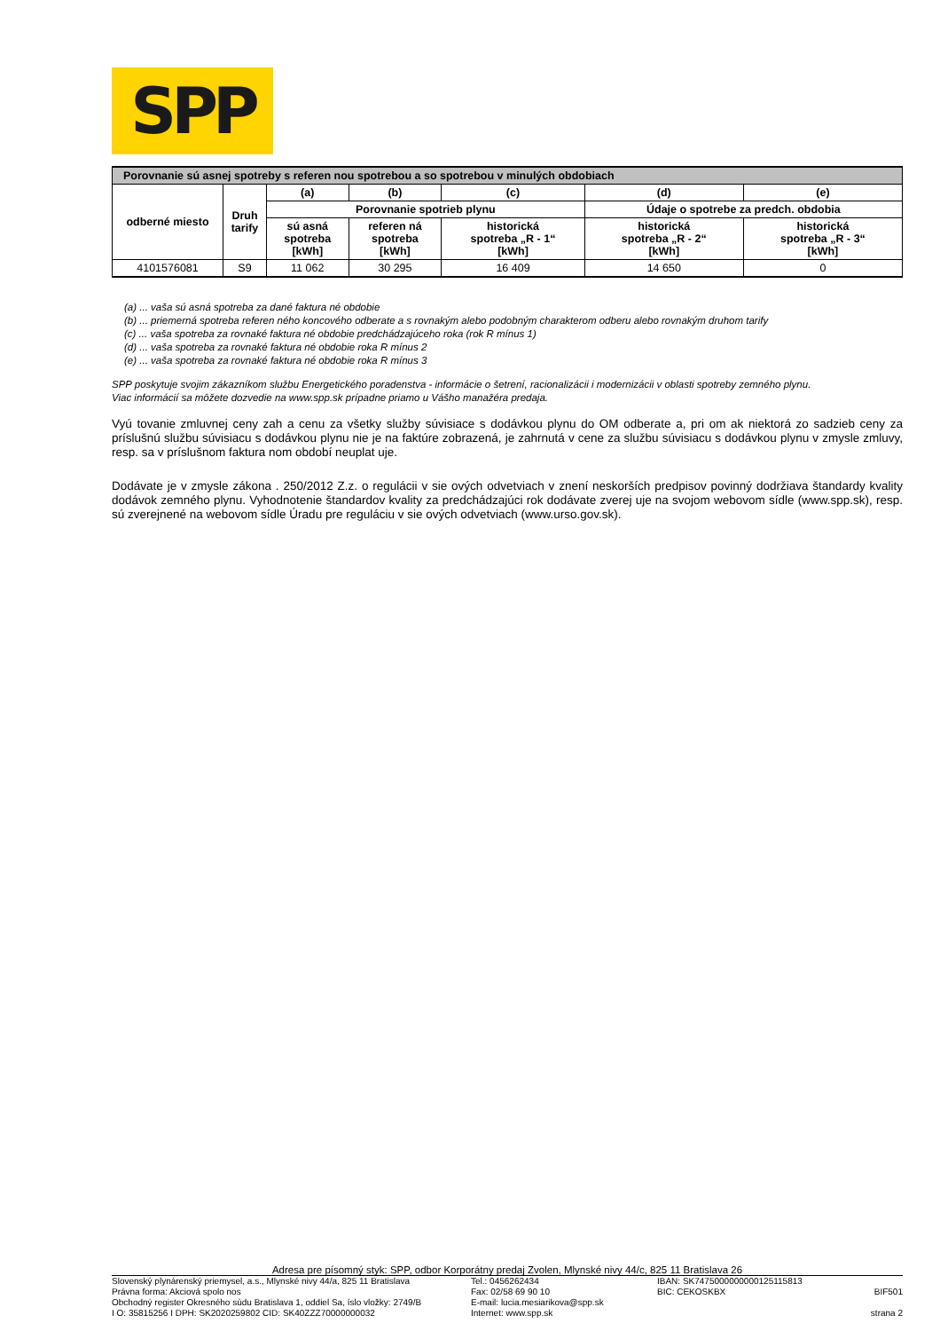SPP
| Porovnanie sú asnej spotreby s referen nou spotrebou a so spotrebou v minulých obdobiach | | | | | | |
| --- | --- | --- | --- | --- | --- | --- |
| odberné miesto | Druh tarify | (a) | (b) | (c) | (d) | (e) |
| | | Porovnanie spotrieb plynu | | | Údaje o spotrebe za predch. obdobia | |
| | | sú asná spotreba [kWh] | referen ná spotreba [kWh] | historická spotreba „R - 1“ [kWh] | historická spotreba „R - 2“ [kWh] | historická spotreba „R - 3“ [kWh] |
| 4101576081 | S9 | 11 062 | 30 295 | 16 409 | 14 650 | 0 |
(a) ... vaša sú asná spotreba za dané faktura né obdobie
(b) ... priemerná spotreba referen ného koncového odberate a s rovnakým alebo podobným charakterom odberu alebo rovnakým druhom tarify
(c) ... vaša spotreba za rovnaké faktura né obdobie predchádzajúceho roka (rok R mínus 1)
(d) ... vaša spotreba za rovnaké faktura né obdobie roka R mínus 2
(e) ... vaša spotreba za rovnaké faktura né obdobie roka R mínus 3
SPP poskytuje svojim zákazníkom službu Energetického poradenstva - informácie o šetrení, racionalizácii i modernizácii v oblasti spotreby zemného plynu.
Viac informácií sa môžete dozvedie na www.spp.sk prípadne priamo u Vášho manažéra predaja.
Vyú tovanie zmluvnej ceny zah a cenu za všetky služby súvisiace s dodávkou plynu do OM odberate a, pri om ak niektorá zo sadzieb ceny za príslušnú službu súvisiacu s dodávkou plynu nie je na faktúre zobrazená, je zahrnutá v cene za službu súvisiacu s dodávkou plynu v zmysle zmluvy, resp. sa v príslušnom faktura nom období neuplat uje.
Dodávate je v zmysle zákona . 250/2012 Z.z. o regulácii v sie ových odvetviach v znení neskorších predpisov povinný dodržiava štandardy kvality dodávok zemného plynu. Vyhodnotenie štandardov kvality za predchádzajúci rok dodávate zverej uje na svojom webovom sídle (www.spp.sk), resp. sú zverejnené na webovom sídle Úradu pre reguláciu v sie ových odvetviach (www.urso.gov.sk).
Adresa pre písomný styk: SPP, odbor Korporátny predaj Zvolen, Mlynské nivy 44/c, 825 11 Bratislava 26
Slovenský plynárenský priemysel, a.s., Mlynské nivy 44/a, 825 11 Bratislava
Právna forma: Akciová spolo nos
Obchodný register Okresného súdu Bratislava 1, oddiel Sa, íslo vložky: 2749/B
I O: 35815256 I DPH: SK2020259802 CID: SK40ZZZ70000000032
Tel.: 0456262434
Fax: 02/58 69 90 10
E-mail: lucia.mesiarikova@spp.sk
Internet: www.spp.sk
IBAN: SK7475000000000125115813
BIC: CEKOSKBX
BIF501
strana 2